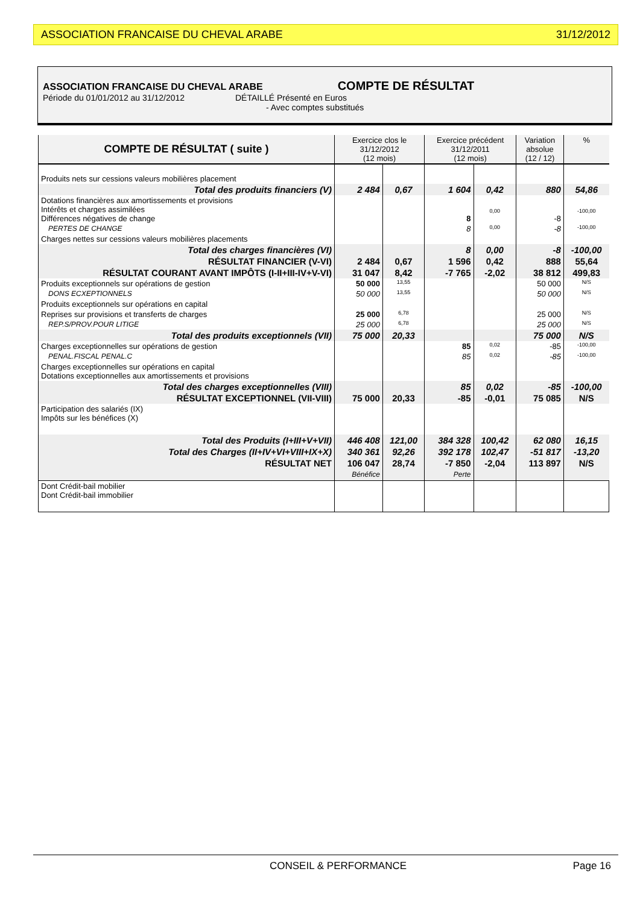ASSOCIATION FRANCAISE DU CHEVAL ARABE 31/12/2012
ASSOCIATION FRANCAISE DU CHEVAL ARABE COMPTE DE RÉSULTAT
Période du 01/01/2012 au 31/12/2012 DÉTAILLÉ Présenté en Euros
- Avec comptes substitués
| COMPTE DE RÉSULTAT ( suite ) | Exercice clos le 31/12/2012 (12 mois) | | Exercice précédent 31/12/2011 (12 mois) | | Variation absolue (12 / 12) | % |
| --- | --- | --- | --- | --- | --- | --- |
| Produits nets sur cessions valeurs mobilières placement | | | | | | |
| Total des produits financiers (V) | 2 484 | 0,67 | 1 604 | 0,42 | 880 | 54,86 |
| Dotations financières aux amortissements et provisions Intérêts et charges assimilées Différences négatives de change | | | 8 | 0,00 | -8 | -100,00 |
| PERTES DE CHANGE | | | 8 | 0,00 | -8 | -100,00 |
| Charges nettes sur cessions valeurs mobilières placements | | | | | | |
| Total des charges financières (VI) | | | 8 | 0,00 | -8 | -100,00 |
| RÉSULTAT FINANCIER (V-VI) | 2 484 | 0,67 | 1 596 | 0,42 | 888 | 55,64 |
| RÉSULTAT COURANT AVANT IMPÔTS (I-II+III-IV+V-VI) | 31 047 | 8,42 | -7 765 | -2,02 | 38 812 | 499,83 |
| Produits exceptionnels sur opérations de gestion | 50 000 | 13,55 | | | 50 000 | N/S |
| DONS ECXEPTIONNELS | 50 000 | 13,55 | | | 50 000 | N/S |
| Produits exceptionnels sur opérations en capital | | | | | | |
| Reprises sur provisions et transferts de charges | 25 000 | 6,78 | | | 25 000 | N/S |
| REP.S/PROV.POUR LITIGE | 25 000 | 6,78 | | | 25 000 | N/S |
| Total des produits exceptionnels (VII) | 75 000 | 20,33 | | | 75 000 | N/S |
| Charges exceptionnelles sur opérations de gestion | | | 85 | 0,02 | -85 | -100,00 |
| PENAL.FISCAL PENAL.C | | | 85 | 0,02 | -85 | -100,00 |
| Charges exceptionnelles sur opérations en capital Dotations exceptionnelles aux amortissements et provisions | | | | | | |
| Total des charges exceptionnelles (VIII) | | | 85 | 0,02 | -85 | -100,00 |
| RÉSULTAT EXCEPTIONNEL (VII-VIII) | 75 000 | 20,33 | -85 | -0,01 | 75 085 | N/S |
| Participation des salariés (IX) Impôts sur les bénéfices (X) | | | | | | |
| Total des Produits (I+III+V+VII) | 446 408 | 121,00 | 384 328 | 100,42 | 62 080 | 16,15 |
| Total des Charges (II+IV+VI+VIII+IX+X) | 340 361 | 92,26 | 392 178 | 102,47 | -51 817 | -13,20 |
| RÉSULTAT NET | 106 047 Bénéfice | 28,74 | -7 850 Perte | -2,04 | 113 897 | N/S |
| Dont Crédit-bail mobilier Dont Crédit-bail immobilier | | | | | | |
CONSEIL & PERFORMANCE Page 16